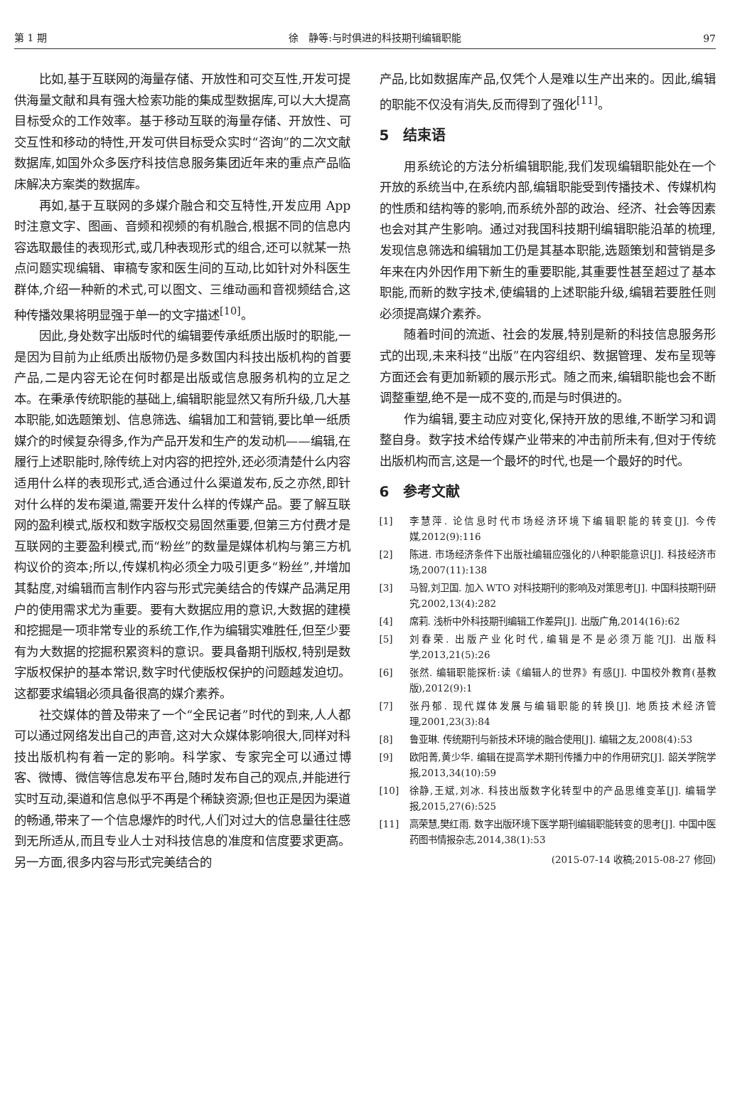第 1 期 徐　静等:与时俱进的科技期刊编辑职能 97
比如,基于互联网的海量存储、开放性和可交互性,开发可提供海量文献和具有强大检索功能的集成型数据库,可以大大提高目标受众的工作效率。基于移动互联的海量存储、开放性、可交互性和移动的特性,开发可供目标受众实时“咨询”的二次文献数据库,如国外众多医疗科技信息服务集团近年来的重点产品临床解决方案类的数据库。
再如,基于互联网的多媒介融合和交互特性,开发应用 App 时注意文字、图画、音频和视频的有机融合,根据不同的信息内容选取最佳的表现形式,或几种表现形式的组合,还可以就某一热点问题实现编辑、审稿专家和医生间的互动,比如针对外科医生群体,介绍一种新的术式,可以图文、三维动画和音视频结合,这种传播效果将明显强于单一的文字描述<sup>[10]</sup>。
因此,身处数字出版时代的编辑要传承纸质出版时的职能,一是因为目前为止纸质出版物仍是多数国内科技出版机构的首要产品,二是内容无论在何时都是出版或信息服务机构的立足之本。在秉承传统职能的基础上,编辑职能显然又有所升级,几大基本职能,如选题策划、信息筛选、编辑加工和营销,要比单一纸质媒介的时候复杂得多,作为产品开发和生产的发动机——编辑,在履行上述职能时,除传统上对内容的把控外,还必须清楚什么内容适用什么样的表现形式,适合通过什么渠道发布,反之亦然,即针对什么样的发布渠道,需要开发什么样的传媒产品。要了解互联网的盈利模式,版权和数字版权交易固然重要,但第三方付费才是互联网的主要盈利模式,而“粉丝”的数量是媒体机构与第三方机构议价的资本;所以,传媒机构必须全力吸引更多“粉丝”,并增加其黏度,对编辑而言制作内容与形式完美结合的传媒产品满足用户的使用需求尤为重要。要有大数据应用的意识,大数据的建模和挖掘是一项非常专业的系统工作,作为编辑实难胜任,但至少要有为大数据的挖掘积累资料的意识。要具备期刊版权,特别是数字版权保护的基本常识,数字时代使版权保护的问题越发迫切。这都要求编辑必须具备很高的媒介素养。
社交媒体的普及带来了一个“全民记者”时代的到来,人人都可以通过网络发出自己的声音,这对大众媒体影响很大,同样对科技出版机构有着一定的影响。科学家、专家完全可以通过博客、微博、微信等信息发布平台,随时发布自己的观点,并能进行实时互动,渠道和信息似乎不再是个稀缺资源;但也正是因为渠道的畅通,带来了一个信息爆炸的时代,人们对过大的信息量往往感到无所适从,而且专业人士对科技信息的准度和信度要求更高。另一方面,很多内容与形式完美结合的
产品,比如数据库产品,仅凭个人是难以生产出来的。因此,编辑的职能不仅没有消失,反而得到了强化<sup>[11]</sup>。
5　结束语
用系统论的方法分析编辑职能,我们发现编辑职能处在一个开放的系统当中,在系统内部,编辑职能受到传播技术、传媒机构的性质和结构等的影响,而系统外部的政治、经济、社会等因素也会对其产生影响。通过对我国科技期刊编辑职能沿革的梳理,发现信息筛选和编辑加工仍是其基本职能,选题策划和营销是多年来在内外因作用下新生的重要职能,其重要性甚至超过了基本职能,而新的数字技术,使编辑的上述职能升级,编辑若要胜任则必须提高媒介素养。
随着时间的流逝、社会的发展,特别是新的科技信息服务形式的出现,未来科技“出版”在内容组织、数据管理、发布呈现等方面还会有更加新颖的展示形式。随之而来,编辑职能也会不断调整重塑,绝不是一成不变的,而是与时俱进的。
作为编辑,要主动应对变化,保持开放的思维,不断学习和调整自身。数字技术给传媒产业带来的冲击前所未有,但对于传统出版机构而言,这是一个最坏的时代,也是一个最好的时代。
6　参考文献
[1] 李慧萍. 论信息时代市场经济环境下编辑职能的转变[J]. 今传媒,2012(9):116
[2] 陈进. 市场经济条件下出版社编辑应强化的八种职能意识[J]. 科技经济市场,2007(11):138
[3] 马智,刘卫国. 加入 WTO 对科技期刊的影响及对策思考[J]. 中国科技期刊研究,2002,13(4):282
[4] 席莉. 浅析中外科技期刊编辑工作差异[J]. 出版广角,2014(16):62
[5] 刘春荣. 出版产业化时代,编辑是不是必须万能?[J]. 出版科学,2013,21(5):26
[6] 张然. 编辑职能探析:读《编辑人的世界》有感[J]. 中国校外教育(基教版),2012(9):1
[7] 张丹郁. 现代媒体发展与编辑职能的转换[J]. 地质技术经济管理,2001,23(3):84
[8] 鲁亚琳. 传统期刊与新技术环境的融合使用[J]. 编辑之友,2008(4):53
[9] 欧阳菁,黄少华. 编辑在提高学术期刊传播力中的作用研究[J]. 韶关学院学报,2013,34(10):59
[10] 徐静,王斌,刘冰. 科技出版数字化转型中的产品思维变革[J]. 编辑学报,2015,27(6):525
[11] 高荣慧,樊红雨. 数字出版环境下医学期刊编辑职能转变的思考[J]. 中国中医药图书情报杂志,2014,38(1):53
(2015-07-14 收稿;2015-08-27 修回)